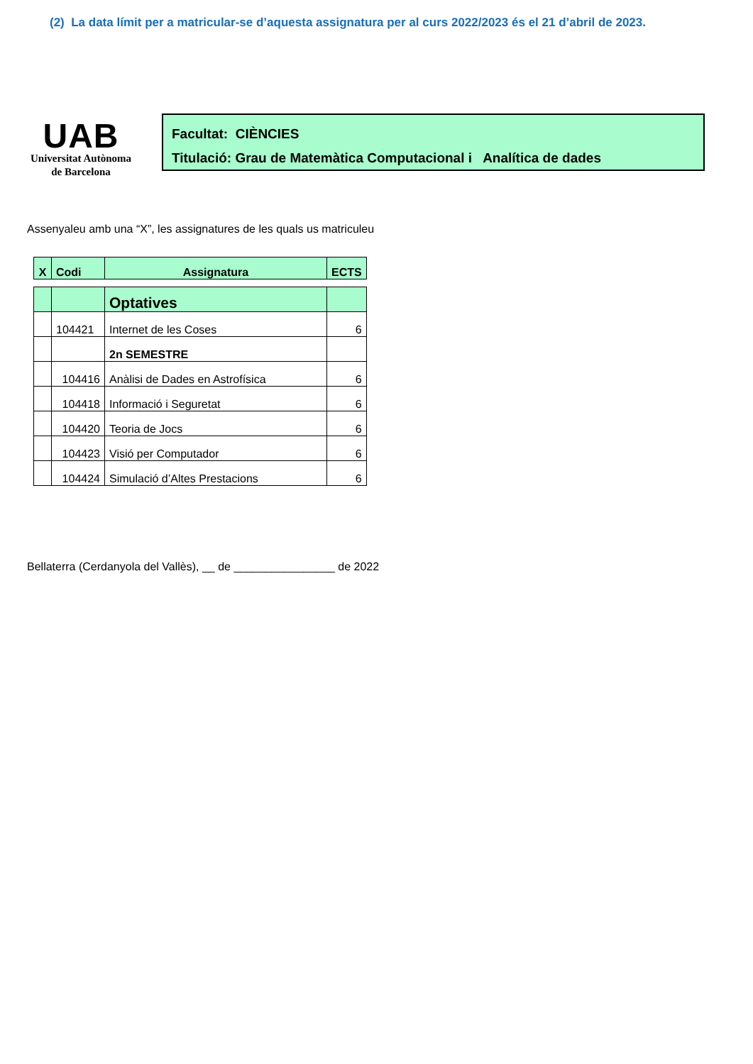(2) La data límit per a matricular-se d’aquesta assignatura per al curs 2022/2023 és el 21 d’abril de 2023.
UAB
Universitat Autònoma
de Barcelona
Facultat: CIÈNCIES
Titulació: Grau de Matemàtica Computacional i Analítica de dades
Assenyaleu amb una “X”, les assignatures de les quals us matriculeu
| X | Codi | Assignatura | ECTS |
| --- | --- | --- | --- |
| | | Optatives | |
| | 104421 | Internet de les Coses | 6 |
| | | 2n SEMESTRE | |
| | 104416 | Anàlisi de Dades en Astrofísica | 6 |
| | 104418 | Informació i Seguretat | 6 |
| | 104420 | Teoria de Jocs | 6 |
| | 104423 | Visió per Computador | 6 |
| | 104424 | Simulació d’Altes Prestacions | 6 |
Bellaterra (Cerdanyola del Vallès), __ de ________________ de 2022